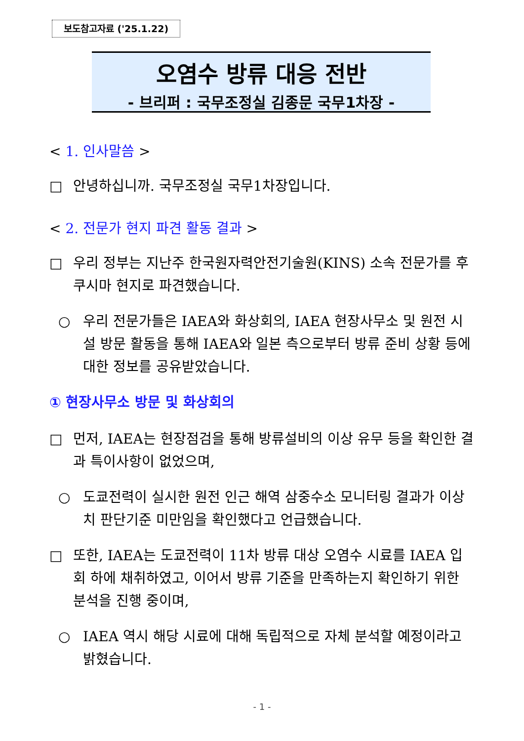보도참고자료 ('25.1.22)
오염수 방류 대응 전반
- 브리퍼 : 국무조정실 김종문 국무1차장 -
< 1. 인사말씀 >
□ 안녕하십니까. 국무조정실 국무1차장입니다.
< 2. 전문가 현지 파견 활동 결과 >
□ 우리 정부는 지난주 한국원자력안전기술원(KINS) 소속 전문가를 후쿠시마 현지로 파견했습니다.
○ 우리 전문가들은 IAEA와 화상회의, IAEA 현장사무소 및 원전 시설 방문 활동을 통해 IAEA와 일본 측으로부터 방류 준비 상황 등에 대한 정보를 공유받았습니다.
① 현장사무소 방문 및 화상회의
□ 먼저, IAEA는 현장점검을 통해 방류설비의 이상 유무 등을 확인한 결과 특이사항이 없었으며,
○ 도쿄전력이 실시한 원전 인근 해역 삼중수소 모니터링 결과가 이상치 판단기준 미만임을 확인했다고 언급했습니다.
□ 또한, IAEA는 도쿄전력이 11차 방류 대상 오염수 시료를 IAEA 입회 하에 채취하였고, 이어서 방류 기준을 만족하는지 확인하기 위한 분석을 진행 중이며,
○ IAEA 역시 해당 시료에 대해 독립적으로 자체 분석할 예정이라고 밝혔습니다.
- 1 -